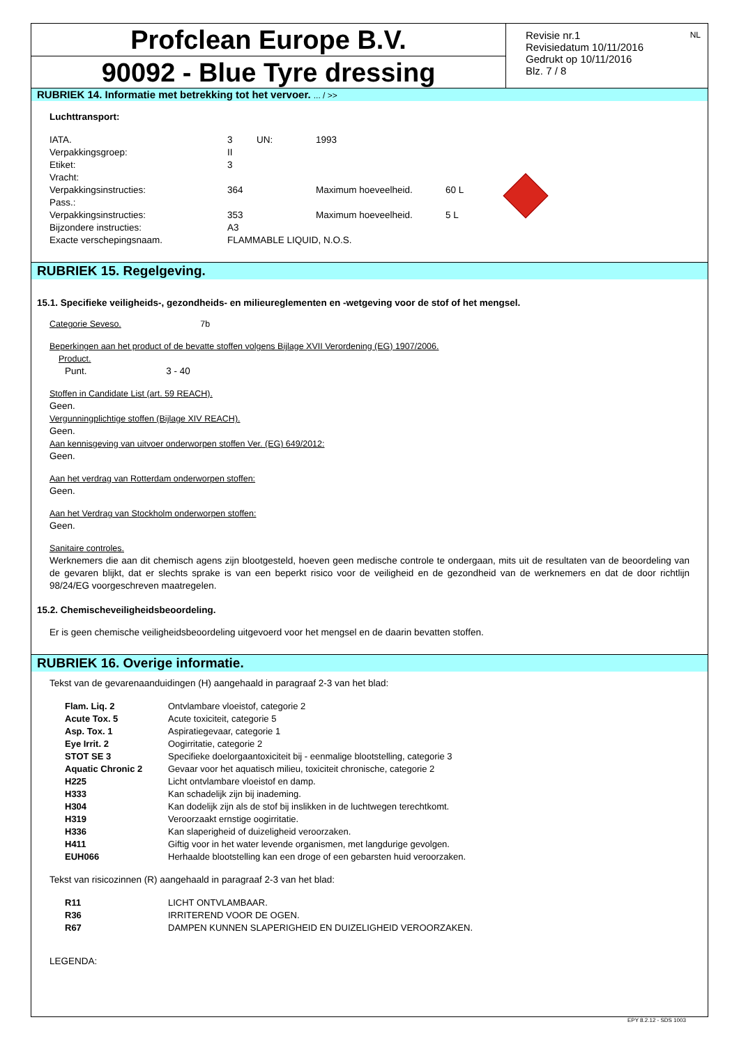Profclean Europe B.V.
90092 - Blue Tyre dressing
Revisie nr.1
Revisiedatum 10/11/2016
Gedrukt op 10/11/2016
Blz. 7 / 8
NL
RUBRIEK 14. Informatie met betrekking tot het vervoer. ... / >>
Luchttransport:
| IATA. | 3 | UN: | 1993 | |
| Verpakkingsgroep: | II | | | |
| Etiket: | 3 | | | |
| Vracht: | | | | |
| Verpakkingsinstructies: | 364 | | Maximum hoeveelheid. | 60 L |
| Pass.: | | | | |
| Verpakkingsinstructies: | 353 | | Maximum hoeveelheid. | 5 L |
| Bijzondere instructies: | A3 | | | |
| Exacte verschepingsnaam. | FLAMMABLE LIQUID, N.O.S. | | | |
RUBRIEK 15. Regelgeving.
15.1. Specifieke veiligheids-, gezondheids- en milieureglementen en -wetgeving voor de stof of het mengsel.
Categorie Seveso. 7b
Beperkingen aan het product of de bevatte stoffen volgens Bijlage XVII Verordening (EG) 1907/2006.
Product.
Punt. 3 - 40
Stoffen in Candidate List (art. 59 REACH).
Geen.
Vergunningplichtige stoffen (Bijlage XIV REACH).
Geen.
Aan kennisgeving van uitvoer onderworpen stoffen Ver. (EG) 649/2012:
Geen.
Aan het verdrag van Rotterdam onderworpen stoffen:
Geen.
Aan het Verdrag van Stockholm onderworpen stoffen:
Geen.
Sanitaire controles.
Werknemers die aan dit chemisch agens zijn blootgesteld, hoeven geen medische controle te ondergaan, mits uit de resultaten van de beoordeling van de gevaren blijkt, dat er slechts sprake is van een beperkt risico voor de veiligheid en de gezondheid van de werknemers en dat de door richtlijn 98/24/EG voorgeschreven maatregelen.
15.2. Chemischeveiligheidsbeoordeling.
Er is geen chemische veiligheidsbeoordeling uitgevoerd voor het mengsel en de daarin bevatten stoffen.
RUBRIEK 16. Overige informatie.
Tekst van de gevarenaanduidingen (H) aangehaald in paragraaf 2-3 van het blad:
| Flam. Liq. 2 | Ontvlambare vloeistof, categorie 2 |
| Acute Tox. 5 | Acute toxiciteit, categorie 5 |
| Asp. Tox. 1 | Aspiratiegevaar, categorie 1 |
| Eye Irrit. 2 | Oogirritatie, categorie 2 |
| STOT SE 3 | Specifieke doelorgaantoxiciteit bij - eenmalige blootstelling, categorie 3 |
| Aquatic Chronic 2 | Gevaar voor het aquatisch milieu, toxiciteit chronische, categorie 2 |
| H225 | Licht ontvlambare vloeistof en damp. |
| H333 | Kan schadelijk zijn bij inademing. |
| H304 | Kan dodelijk zijn als de stof bij inslikken in de luchtwegen terechtkomt. |
| H319 | Veroorzaakt ernstige oogirritatie. |
| H336 | Kan slaperigheid of duizeligheid veroorzaken. |
| H411 | Giftig voor in het water levende organismen, met langdurige gevolgen. |
| EUH066 | Herhaalde blootstelling kan een droge of een gebarsten huid veroorzaken. |
Tekst van risicozinnen (R) aangehaald in paragraaf 2-3 van het blad:
| R11 | LICHT ONTVLAMBAAR. |
| R36 | IRRITEREND VOOR DE OGEN. |
| R67 | DAMPEN KUNNEN SLAPERIGHEID EN DUIZELIGHEID VEROORZAKEN. |
LEGENDA:
EPY 8.2.12 - SDS 1003